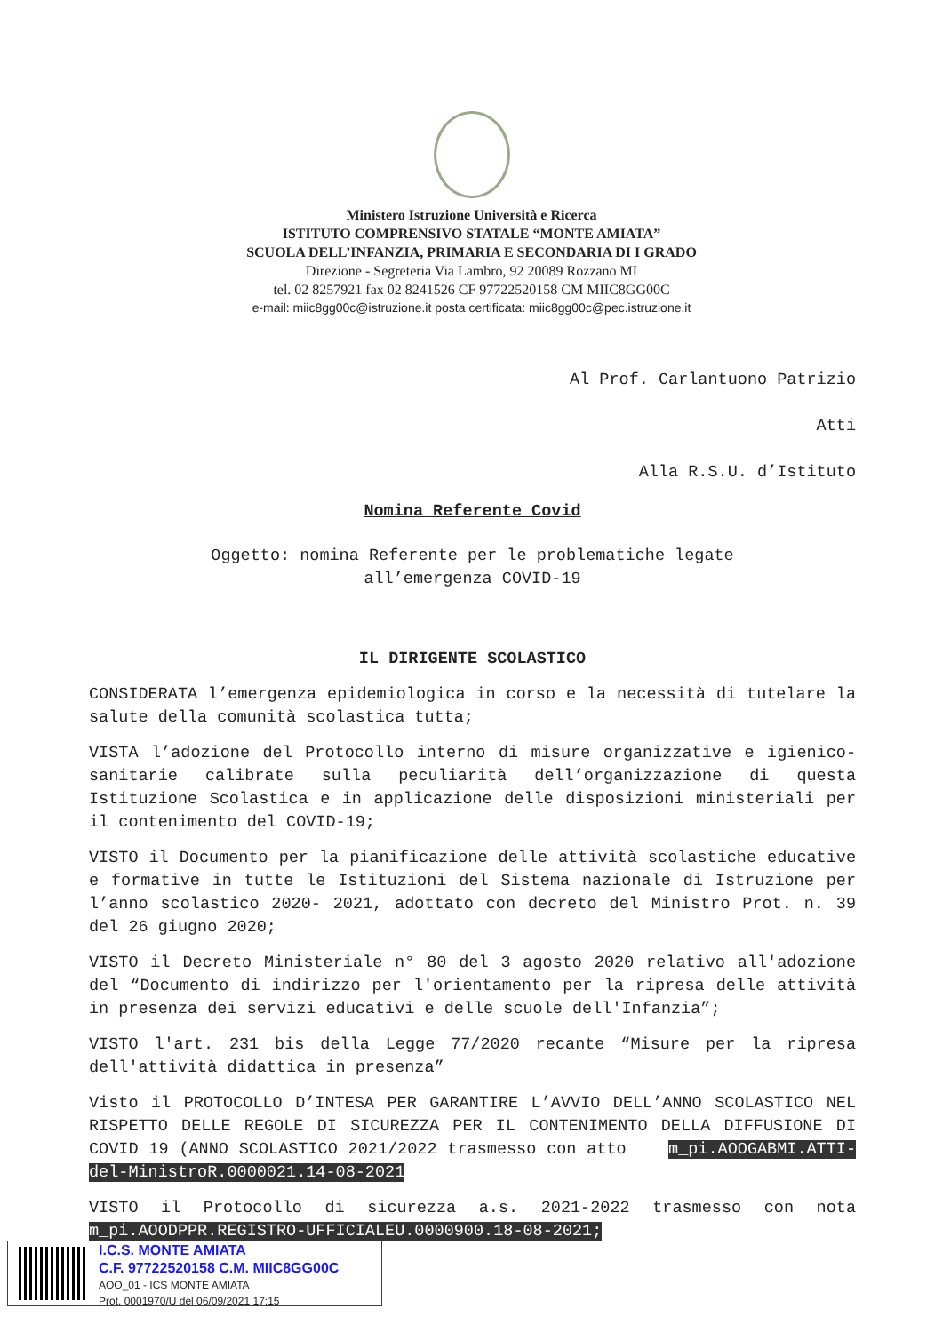Ministero Istruzione Università e Ricerca
ISTITUTO COMPRENSIVO STATALE “MONTE AMIATA”
SCUOLA DELL’INFANZIA, PRIMARIA E SECONDARIA DI I GRADO
Direzione - Segreteria Via Lambro, 92 20089 Rozzano MI
tel. 02 8257921 fax 02 8241526 CF 97722520158 CM MIIC8GG00C
e-mail: miic8gg00c@istruzione.it posta certificata: miic8gg00c@pec.istruzione.it
Al Prof. Carlantuono Patrizio
Atti
Alla R.S.U. d’Istituto
Nomina Referente Covid
Oggetto: nomina Referente per le problematiche legate
all’emergenza COVID-19
IL DIRIGENTE SCOLASTICO
CONSIDERATA l’emergenza epidemiologica in corso e la necessità di tutelare la salute della comunità scolastica tutta;
VISTA l’adozione del Protocollo interno di misure organizzative e igienico-sanitarie calibrate sulla peculiarità dell’organizzazione di questa Istituzione Scolastica e in applicazione delle disposizioni ministeriali per il contenimento del COVID-19;
VISTO il Documento per la pianificazione delle attività scolastiche educative e formative in tutte le Istituzioni del Sistema nazionale di Istruzione per l’anno scolastico 2020- 2021, adottato con decreto del Ministro Prot. n. 39 del 26 giugno 2020;
VISTO il Decreto Ministeriale n° 80 del 3 agosto 2020 relativo all'adozione del “Documento di indirizzo per l'orientamento per la ripresa delle attività in presenza dei servizi educativi e delle scuole dell'Infanzia”;
VISTO l'art. 231 bis della Legge 77/2020 recante “Misure per la ripresa dell'attività didattica in presenza”
Visto il PROTOCOLLO D’INTESA PER GARANTIRE L’AVVIO DELL’ANNO SCOLASTICO NEL RISPETTO DELLE REGOLE DI SICUREZZA PER IL CONTENIMENTO DELLA DIFFUSIONE DI COVID 19 (ANNO SCOLASTICO 2021/2022 trasmesso con atto m_pi.AOOGABMI.ATTI-del-MinistroR.0000021.14-08-2021
VISTO il Protocollo di sicurezza a.s. 2021-2022 trasmesso con nota m_pi.AOODPPR.REGISTRO-UFFICIALEU.0000900.18-08-2021;
I.C.S. MONTE AMIATA
C.F. 97722520158 C.M. MIIC8GG00C
AOO_01 - ICS MONTE AMIATA
Prot. 0001970/U del 06/09/2021 17:15